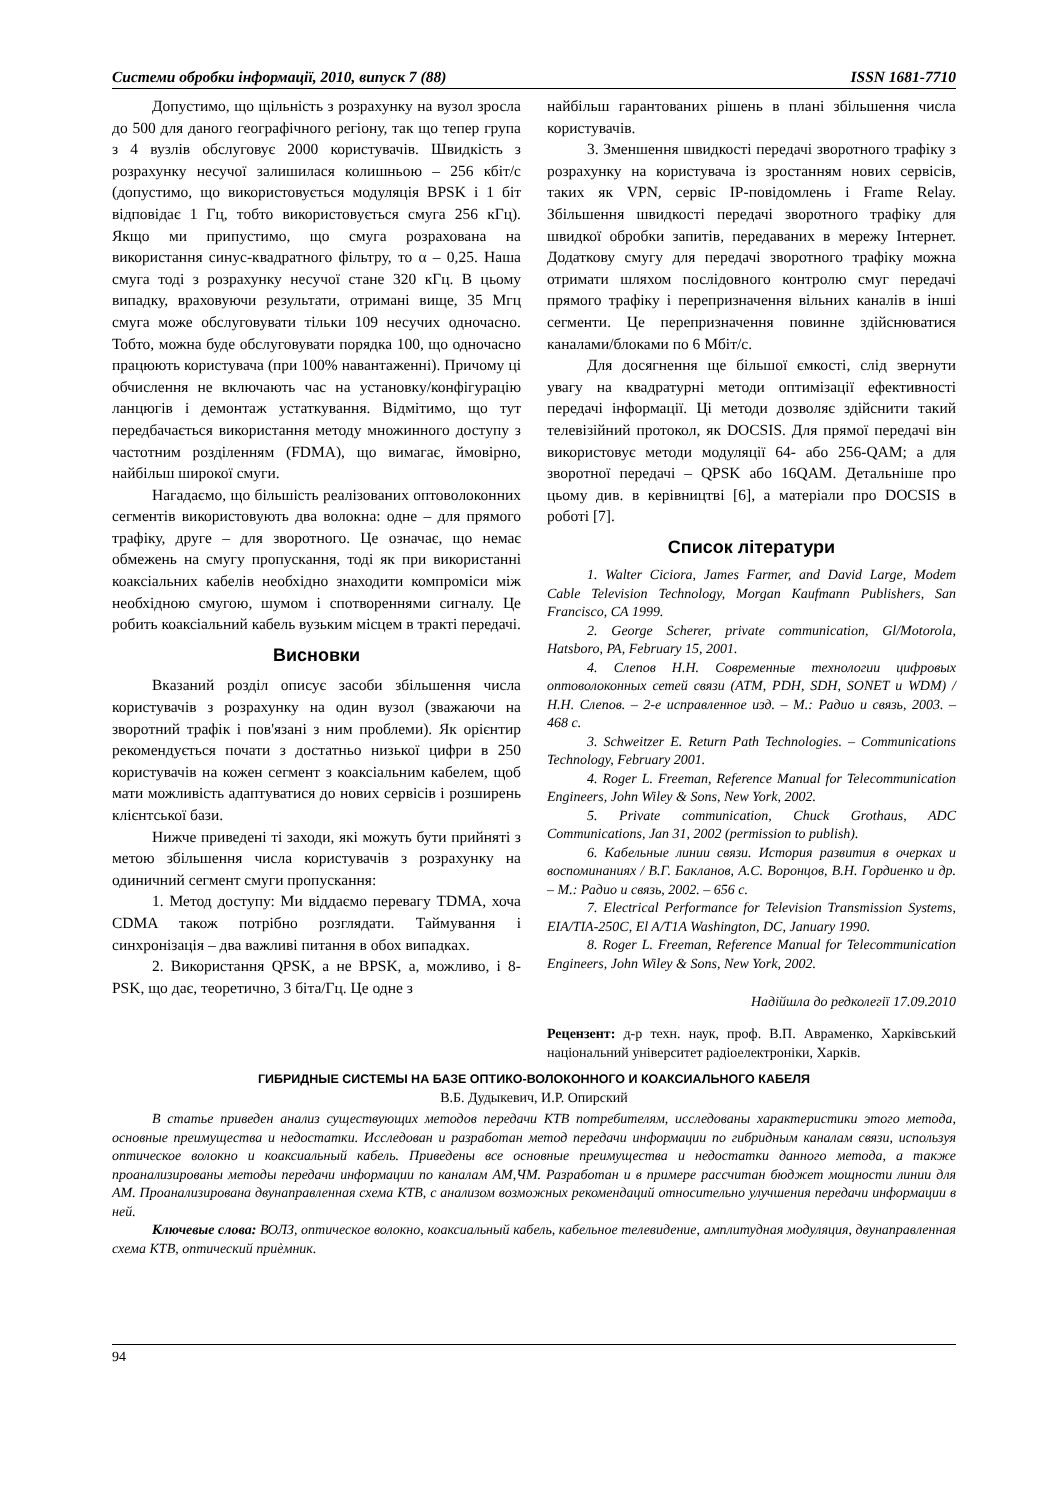Системи обробки інформації, 2010, випуск 7 (88) ISSN 1681-7710
Допустимо, що щільність з розрахунку на вузол зросла до 500 для даного географічного регіону, так що тепер група з 4 вузлів обслуговує 2000 користувачів. Швидкість з розрахунку несучої залишилася колишньою – 256 кбіт/с (допустимо, що використовується модуляція BPSK і 1 біт відповідає 1 Гц, тобто використовується смуга 256 кГц). Якщо ми припустимо, що смуга розрахована на використання синус-квадратного фільтру, то α – 0,25. Наша смуга тоді з розрахунку несучої стане 320 кГц. В цьому випадку, враховуючи результати, отримані вище, 35 Мгц смуга може обслуговувати тільки 109 несучих одночасно. Тобто, можна буде обслуговувати порядка 100, що одночасно працюють користувача (при 100% навантаженні). Причому ці обчислення не включають час на установку/конфігурацію ланцюгів і демонтаж устаткування. Відмітимо, що тут передбачається використання методу множинного доступу з частотним розділенням (FDMA), що вимагає, ймовірно, найбільш широкої смуги.
Нагадаємо, що більшість реалізованих оптоволоконних сегментів використовують два волокна: одне – для прямого трафіку, друге – для зворотного. Це означає, що немає обмежень на смугу пропускання, тоді як при використанні коаксіальних кабелів необхідно знаходити компроміси між необхідною смугою, шумом і спотвореннями сигналу. Це робить коаксіальний кабель вузьким місцем в тракті передачі.
Висновки
Вказаний розділ описує засоби збільшення числа користувачів з розрахунку на один вузол (зважаючи на зворотний трафік і пов'язані з ним проблеми). Як орієнтир рекомендується почати з достатньо низької цифри в 250 користувачів на кожен сегмент з коаксіальним кабелем, щоб мати можливість адаптуватися до нових сервісів і розширень клієнтської бази.
Нижче приведені ті заходи, які можуть бути прийняті з метою збільшення числа користувачів з розрахунку на одиничний сегмент смуги пропускання:
1. Метод доступу: Ми віддаємо перевагу TDMA, хоча CDMA також потрібно розглядати. Таймування і синхронізація – два важливі питання в обох випадках.
2. Використання QPSK, а не BPSK, а, можливо, і 8-PSK, що дає, теоретично, 3 біта/Гц. Це одне з
найбільш гарантованих рішень в плані збільшення числа користувачів.
3. Зменшення швидкості передачі зворотного трафіку з розрахунку на користувача із зростанням нових сервісів, таких як VPN, сервіс IP-повідомлень і Frame Relay. Збільшення швидкості передачі зворотного трафіку для швидкої обробки запитів, передаваних в мережу Інтернет. Додаткову смугу для передачі зворотного трафіку можна отримати шляхом послідовного контролю смуг передачі прямого трафіку і перепризначення вільних каналів в інші сегменти. Це перепризначення повинне здійснюватися каналами/блоками по 6 Мбіт/с.
Для досягнення ще більшої ємкості, слід звернути увагу на квадратурні методи оптимізації ефективності передачі інформації. Ці методи дозволяє здійснити такий телевізійний протокол, як DOCSIS. Для прямої передачі він використовує методи модуляції 64- або 256-QAM; а для зворотної передачі – QPSK або 16QAM. Детальніше про цьому див. в керівництві [6], а матеріали про DOCSIS в роботі [7].
Список літератури
1. Walter Ciciora, James Farmer, and David Large, Modem Cable Television Technology, Morgan Kaufmann Publishers, San Francisco, CA 1999.
2. George Scherer, private communication, Gl/Motorola, Hatsboro, PA, February 15, 2001.
4. Слепов Н.Н. Современные технологии цифровых оптоволоконных сетей связи (ATM, PDH, SDH, SONET и WDM) / Н.Н. Слепов. – 2-е исправленное изд. – М.: Радио и связь, 2003. – 468 с.
3. Schweitzer E. Return Path Technologies. – Communications Technology, February 2001.
4. Roger L. Freeman, Reference Manual for Telecommunication Engineers, John Wiley & Sons, New York, 2002.
5. Private communication, Chuck Grothaus, ADC Communications, Jan 31, 2002 (permission to publish).
6. Кабельные линии связи. История развития в очерках и воспоминаниях / В.Г. Бакланов, А.С. Воронцов, В.Н. Гордиенко и др. – М.: Радио и связь, 2002. – 656 с.
7. Electrical Performance for Television Transmission Systems, EIA/TIA-250C, El A/T1A Washington, DC, January 1990.
8. Roger L. Freeman, Reference Manual for Telecommunication Engineers, John Wiley & Sons, New York, 2002.
Надійшла до редколегії 17.09.2010
Рецензент: д-р техн. наук, проф. В.П. Авраменко, Харківський національний університет радіоелектроніки, Харків.
ГИБРИДНЫЕ СИСТЕМЫ НА БАЗЕ ОПТИКО-ВОЛОКОННОГО И КОАКСИАЛЬНОГО КАБЕЛЯ
В.Б. Дудыкевич, И.Р. Опирский
В статье приведен анализ существующих методов передачи КТВ потребителям, исследованы характеристики этого метода, основные преимущества и недостатки. Исследован и разработан метод передачи информации по гибридным каналам связи, используя оптическое волокно и коаксиальный кабель. Приведены все основные преимущества и недостатки данного метода, а также проанализированы методы передачи информации по каналам АМ,ЧМ. Разработан и в примере рассчитан бюджет мощности линии для АМ. Проанализирована двунаправленная схема КТВ, с анализом возможных рекомендаций относительно улучшения передачи информации в ней.
Ключевые слова: ВОЛЗ, оптическое волокно, коаксиальный кабель, кабельное телевидение, амплитудная модуляция, двунаправленная схема КТВ, оптический приѐмник.
94